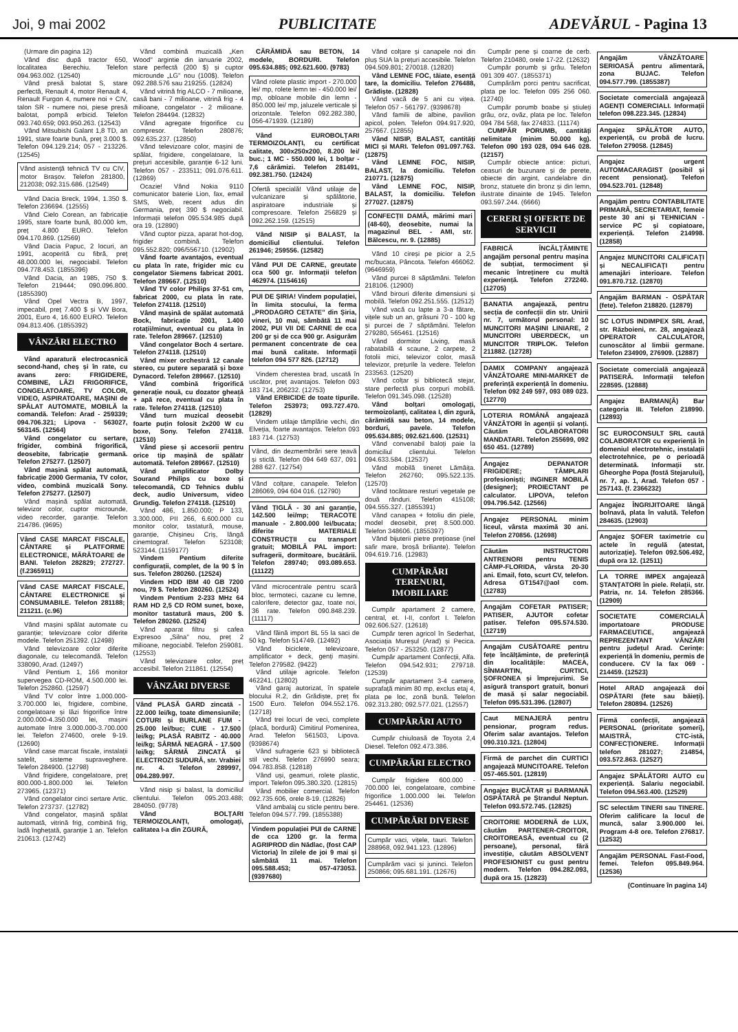Joi, 9 mai 2002 PUBLICITATE ADEVĂRUL - Pagina 13
(Urmare din pagina 12)
Vând disc după tractor 650, localitatea Berechiu. Telefon 094.963.002. (12540)
Vând presă balotat S, stare perfectă, Renault 4, motor Renault 4, Renault Furgon 4, numere noi + CIV, talon SR - numere noi, piese presă balotat, pompă erbicid. Telefon 093.740.659; 093.950.263. (12543)
Vând Mitsubishi Galant 1,8 TD, an 1991, stare foarte bună, preț 3.000 $. Telefon 094.129.214; 057 - 213226. (12545)
Vând asistență tehnică TV cu CIV, motor Brașov. Telefon 281800, 212038; 092.315.686. (12549)
Vând Dacia Breck, 1994, 1.350 $. Telefon 236694. (12555)
Vând Cielo Corean, an fabricație 1995, stare foarte bună, 80.000 km, preț 4.800 EURO. Telefon 094.170.869. (12569)
Vând Dacia Papuc, 2 locuri, an 1991, acoperită cu fibră, preț 48.000.000 lei, negociabil. Telefon 094.778.453. (1855396)
Vând Dacia, an 1985, 750 $. Telefon 219444; 090.096.800. (1855390)
Vând Opel Vectra B, 1997, impecabil, preț 7.400 $ și VW Bora, 2001, Euro 4, 16.600 EURO. Telefon 094.813.406. (1855392)
VÂNZĂRI ELECTRO
Vând aparatură electrocasnică second-hand, cheș și în rate, cu avans zero: FRIGIDERE, COMBINE, LĂZI FRIGORIFICE, CONGELATOARE, TV COLOR, VIDEO, ASPIRATOARE, MAȘINI de SPĂLAT AUTOMATE, MOBILĂ la comandă. Telefon: Arad - 259339; 094.706.321; Lipova - 563027, 563145. (12564)
Vând congelator cu sertare, frigider, combină frigorifică, deosebite, fabricație germană. Telefon 275277. (12507)
Vând mașină spălat automată, fabricație 2000 Germania, TV color, video, combină muzicală Sony. Telefon 275277. (12507)
Vând mașină spălat automată, televizor color, cuptor microunde, video recorder, garanție. Telefon 214786. (9695)
Vând CASE MARCAT FISCALE, CÂNTARE și PLATFORME ELECTRONICE, MĂRĂTOARE de BANI. Telefon 282829; 272727. (f.2365911)
Vând CASE MARCAT FISCALE, CÂNTARE ELECTRONICE și CONSUMABILE. Telefon 281188; 211211. (c.96)
Vând mașini spălat automate cu garanție; televizoare color diferite modele. Telefon 251392. (12498)
Vând televizoare color diferite diagonale, cu telecomandă. Telefon 338090, Arad. (12497)
Vând Pentium 1, 166 monitor supervegea CD-ROM, 4.500.000 lei. Telefon 252860. (12597)
Vând TV color între 1.000.000-3.700.000 lei, frigidere, combine, congelatoare și lăzi frigorifice între 2.000.000-4.350.000 lei, mașini automate între 3.000.000-3.700.000 lei. Telefon 274600, orele 9-19. (12690)
Vând case marcat fiscale, instalații satelit, sisteme supraveghere. Telefon 284900. (12798)
Vând frigidere, congelatoare, preț 800.000-1.800.000 lei. Telefon 273965. (12371)
Vând congelator cinci sertare Artic. Telefon 273737. (12782)
Vând congelator, mașină spălat automată, vitrină frig, combină frig, ladă înghețată, garanție 1 an. Telefon 210613. (12742)
Vând combină muzicală „Ken Wood" argintie din ianuarie 2002, stare perfectă (200 $) și cuptor microunde „LG" nou (100$). Telefon 092.288.576 sau 219255. (12824)
Vând vitrină frig ALCO - 7 milioane, casă bani - 7 milioane, vitrină frig - 4 milioane, congelator - 2 milioane. Telefon 284494. (12832)
Vând agregate frigorifice cu compresor. Telefon 280876; 092.635.237. (12850)
Vând televizoare color, mașini de spălat, frigidere, congelatoare, la prețuri accesibile, garanție 6-12 luni. Telefon 057 - 233511; 091.076.611. (12869)
Ocazie! Vând Nokia 9110 comunicator baterie Lion, fax, email SMS, Web, recent adus din Germania, preț 390 $ negociabil. Informații telefon 095.534.985 după ora 19. (12890)
Vând cuptor pizza, aparat hot-dog, frigider combină. Telefon 095.552.820; 096/556710. (12902)
Vând foarte avantajos, eventual cu plata în rate, frigider mic cu congelator Siemens fabricat 2001. Telefon 289667. (12510)
Vând TV color Philips 37-51 cm, fabricat 2000, cu plata în rate. Telefon 274118. (12510)
Vând mașină de spălat automată Bock, fabricație 2001, 1.400 rotații/minut, eventual cu plata în rate. Telefon 289667. (12510)
Vând congelator Boch 4 sertare. Telefon 274118. (12510)
Vând mixer orchestră 12 canale stereo, cu putere separată și boxe Dynacord. Telefon 289667. (12510)
Vând combină frigorifică generație nouă, cu dozator gheață + apă rece, eventual cu plata în rate. Telefon 274118. (12510)
Vând turn muzical deosebit foarte puțin folosit 2x200 W cu boxe, Sony. Telefon 274118. (12510)
Vând piese și accesorii pentru orice tip mașină de spălatr automată. Telefon 289667. (12510)
Vând amplificator Dolby Sourand Philips cu boxe și telecomandă, CD Tehnics dublu deck, audio Universum, video Grundig. Telefon 274118. (12510)
Vând 486, 1.850.000; P 133, 3.300.000, PII 266, 6.600.000 cu monitor color, tastatură, mouse, garanție, Chișineu Criș, lângă cinemtograf. Telefon 523108; 523144. (1159177)
Vindem Pentium diferite configurații, complet, de la 90 $ în sus. Telefon 280260. (12524)
Vindem HDD IBM 40 GB 7200 nou, 79 $. Telefon 280260. (12524)
Vindem Pentium 2-233 MHz 64 RAM HD 2,5 CD ROM sunet, boxe, monitor tastatură maus, 200 $. Telefon 280260. (12524)
Vând aparat filtru și cafea Expresoo „Silna" nou, preț 2 milioane, negociabil. Telefon 259081. (12553)
Vând televizoare color, preț accesibil. Telefon 211861. (12554)
VÂNZĂRI DIVERSE
Vând PLASĂ GARD zincată - 22.000 lei/kg, toate dimensiunile; COTURI și BURLANE FUM - 25.000 lei/buc; CUIE - 17.500 lei/kg; PLASĂ RABITZ - 40.000 lei/kg; SÂRMĂ NEAGRĂ - 17.500 lei/kg; SÂRMĂ ZINCATĂ și ELECTROZI SUDURĂ, str. Vrabiei nr. 4. Telefon 289997, 094.289.997.
Vând nisip și balast, la domiciliul clientului. Telefon 095.203.488; 284050. (9778)
Vând BOLȚARI TERMOIZOLANȚI, omologați, calitatea I-a din ZGURĂ,
CĂRĂMIDĂ sau BETON, 14 modele, BORDURI. Telefon 095.634.885; 092.621.600. (9783)
Vând rolete plastic import - 270.000 lei/ mp, rolete lemn tei - 450.000 lei/ mp, obloane mobile din lemn - 850.000 lei/ mp, jaluzele verticale și orizontale. Telefon 092.282.380, 056-471939. (12189)
Vând EUROBOLȚARI TERMOIZOLANȚI, cu certificat calitate, 300x250x200, 8.200 lei/ buc.; 1 MC - 550.000 lei, 1 bolțar - 7,6 cărămizi. Telefon 281491, 092.381.750. (12424)
Ofertă specială! Vând utilaje de vulcanizare și spălătorie, aspiratoare industriale și compresoare. Telefon 256829 și 092.262.159. (12515)
Vând NISIP și BALAST, la domiciliul clientului. Telefon 261946; 259556. (12582)
Vând PUI DE CARNE, greutate cca 500 gr. Informații telefon 462974. (1154616)
PUI DE ȘIRIA! Vindem populației, în limita stocului, la ferma „PRODAGRO CETATE" din Șiria, vineri, 10 mai, sâmbătă 11 mai 2002, PUI VII DE CARNE de cca 200 gr și de cca 900 gr. Asigurăm permanent concentrate de cea mai bună calitate. Informații telefon 094 577 826. (12712)
Vindem cherestea brad, uscată în uscător, preț avantajos. Telefon 093 183 714, 206232. (12753)
Vând ERBICIDE de toate tipurile. Telefon 253973; 093.727.470. (12829)
Vindem utilaje tâmplărie vechi, din Elveția, foarte avantajos. Telefon 093 183 714. (12753)
Vând, din dezmembrări sere țeavă și sticlă. Telefon 094 649 637, 091 288 627. (12754)
Vând colțare, canapele. Telefon 286069, 094 604 016. (12790)
Vând ȚIGLĂ - 30 ani garanție, 142.500 lei/mp; TERACOTE manuale - 2.800.000 lei/bucata; diferite MATERIALE CONSTRUCȚII cu transport gratuit; MOBILĂ PAL import: sufragerii, dormitoare, bucătării. Telefon 289740; 093.089.653. (11122)
Vând microcentrale pentru scară bloc, termoteci, cazane cu lemne, calorifere, detector gaz, toate noi, 36 rate. Telefon 090.848.239. (11117)
Vând făină import BL 55 la saci de 50 kg. Telefon 514749. (12492)
Vând biciclete, televizoare, amplificator + deck, genți mașini. Telefon 279582. (9422)
Vând utilaje agricole. Telefon 462241. (12802)
Vând garaj autorizat, în spatele blocului R.2, din Grădiște, preț fix 1500 Euro. Telefon 094.552.176. (12718)
Vând trei locuri de veci, complete (placă, bordură) Cimitirul Pomenirea, Arad. Telefon 561503, Lipova. (9398674)
Vând sufragerie 623 și bibliotecă stil vechi. Telefon 276990 seara; 094.783.858. (12818)
Vând uși, geamuri, rolete plastic, import. Telefon 095.380.320. (12815)
Vând mobilier comercial. Telefon 092.735.606, orele 8-19. (12826)
Vând ambalaj cu sticle pentru bere. Telefon 094.577.799. (1855388)
Vindem populației PUI de CARNE de cca 1200 gr. la ferma AGRIPROD din Nădlac, (fost CAP Victoria) în zilele de joi 9 mai și sâmbătă 11 mai. Telefon 095.588.453; 057-473053. (9397680)
Vând colțare și canapele noi din pluș SUA la prețuri accesibile. Telefon 094.509.801; 270018. (12820)
Vând LEMNE FOC, tăiate, esență tare, la domiciliu. Telefon 276488, Grădiște. (12828)
Vând vacă de 5 ani cu vițea. Telefon 057 - 561797. (9398678)
Vând familii de albine, pavilion apicol, polen. Telefon 094.917.920, 257667. (12855)
Vând NISIP, BALAST, cantități MICI și MARI. Telefon 091.097.763. (12875)
Vând LEMNE FOC, NISIP, BALAST, la domiciliu. Telefon 210771. (12875)
Vând LEMNE FOC, NISIP, BALAST, la domiciliu. Telefon 277027. (12875)
CONFECȚII DAMĂ, mărimi mari (48-60), deosebite, numai la magazinul BEL - AMI, str. Bălcescu, nr. 9. (12885)
Vând 10 cireși pe picior a 2,5 mc/bucata, Pâncota. Telefon 466062. (9646959)
Vând purcei 8 săptămâni. Telefon 218106. (12900)
Vând birouri diferite dimensiuni și mobilă. Telefon 092.251.555. (12512)
Vând vacă cu lapte a 3-a fătare, vițele sub un an, grăsuni 70 - 100 kg și purcei de 7 săptămâni. Telefon 279280, 565461. (12516)
Vând dormitor Living, masă rabatabilă 4 scaune, 2 carpete, 2 fotolii mici, televizor color, masă televizor, prețurile la vedere. Telefon 233563. (12520)
Vând colțar și bibliotecă stejar, stare perfectă plus corpuri mobilă. Telefon 091.345.098. (12528)
Vând bolțari omologați, termoizolanți, calitatea I, din zgură, cărămidă sau beton, 14 modele, borduri, pavele. Telefon 095.634.885; 092.621.600. (12531)
Vând convenabil baloți paie la domiciliul clientului. Telefon 094.633.584. (12537)
Vând mobilă tineret Lămâița. Telefon 262760; 095.522.135. (12570)
Vând tocătoare resturi vegetale pe două rânduri. Telefon 415108; 094.555.327. (1855391)
Vând canapea + fotoliu din piele, model deosebit, preț 8.500.000. Telefon 348606. (1855397)
Vând bijuterii pietre prețioase (inel safir mare, broșă briliante). Telefon 094.619.716. (12983)
CUMPĂRĂRI TERENURI, IMOBILIARE
Cumpăr apartament 2 camere, central, et. I-II, confort I. Telefon 092.606.527. (12618)
Cumpăr teren agricol în Sederhat, Asociația Mureșul (Arad) și Pecica. Telefon 057 - 253250. (12877)
Cumpăr apartament Confecții, Alfa. Telefon 094.542.931; 279718. (12539)
Cumpăr apartament 3-4 camere, suprafață minim 80 mp, exclus etaj 4, plata pe loc, zonă bună. Telefon 092.313.280; 092.577.021. (12557)
CUMPĂRĂRI AUTO
Cumpăr chiuloasă de Toyota 2,4 Diesel. Telefon 092.473.386.
CUMPĂRĂRI ELECTRO
Cumpăr frigidere 600.000 - 700.000 lei, congelatoare, combine frigorifice 1.000.000 lei. Telefon 254461. (12536)
CUMPĂRĂRI DIVERSE
Cumpăr vaci, vițele, tauri. Telefon 288968, 092.941.123. (12896)
Cumpărăm vaci și juninci. Telefon 250866; 095.681.191. (12676)
Cumpăr pene și coarne de cerb. Telefon 210480, orele 17-22. (12632)
Cumpăr porumb și grâu. Telefon 091 309 407. (1855371)
Cumpărăm porci pentru sacrificat, plata pe loc. Telefon 095 256 060. (12740)
Cumpăr porumb boabe și știuleți grâu, orz, ovăz, plata pe loc. Telefon 094 784 568, fax 274833. (11174)
CUMPĂR PORUMB, cantități nelimitate (minim 50.000 kg). Telefon 090 193 028, 094 646 028. (12157)
Cumpăr obiecte antice: picturi, ceasuri de buzunare și de perete, obiecte din argint, candelabre din bronz, statuete din bronz și din lemn, ilustrate dinainte de 1945. Telefon 093.597.244. (6666)
CERERI ȘI OFERTE DE SERVICII
FABRICĂ ÎNCĂLȚĂMINTE angajăm personal pentru mașina de subțiat, termociment și mecanic întreținere cu multă experiență. Telefon 272240. (12705)
BANATIA angajează, pentru secția de confecții din str. Unirii nr. 7, următorul personal: 10 MUNCITORI MAȘINI LINIARE, 2 MUNCITORI UBERDECK, un MUNCITOR TRIPLOK. Telefon 211882. (12728)
DAMIX COMPANY angajează VÂNZĂTOARE MINI-MARKET de preferință experiență în domeniu. Telefon 092 249 597, 093 089 023. (12770)
LOTERIA ROMÂNĂ angajează VÂNZĂTORI în agenții și volanți. Căutăm COLABORATORI MANDATARI. Telefon 255699, 092 650 451. (12789)
Angajez DEPANATOR FRIGIDERE; TÂMPLARI profesioniști; INGINER MOBILĂ (designer); PROIECTANT pe calculator. LIPOVA, telefon 094.796.542. (12566)
Angajez PERSONAL minim liceul, vârsta maximă 30 ani. Telefon 270856. (12698)
Căutăm INSTRUCTORI ANTRENORI pentru TENIS CÂMP-FLORIDA, vârsta 20-30 ani. Email, foto, scurt CV, telefon. Adresa GT1547@aol com. (12783)
Angajăm COFETAR PATISER; PATISER, AJUTOR cofetar patiser. Telefon 095.574.530. (12719)
Angajăm CUSĂTOARE pentru fețe încălțăminte, de preferință din localitățile: MACEA, SÎNMARTIN, CURTICI, ȘOFRONEA și împrejurimi. Se asigură transport gratuit, bonuri de masă și salar negociabil. Telefon 095.531.396. (12807)
Caut MENAJERĂ pentru pensionar, program redus. Oferim salar avantajos. Telefon 090.310.321. (12804)
Firmă de parchet din CURTICI angajează MUNCITOARE. Telefon 057-465.501. (12819)
Angajez BUCĂTAR și BARMANĂ OSPĂTARĂ pe Ștrandul Neptun. Telefon 093.572.745. (12825)
CROITORIE MODERNĂ de LUX, căutăm PARTENER-CROITOR, CROITOREASĂ, eventual cu (2 persoane), personal, fără investiție, căutăm ABSOLVENT PROFESIONIST cu gust pentru modern. Telefon 094.282.093, după ora 15. (12823)
Angajăm VÂNZĂTOARE SERIOASĂ pentru alimentară, zona BUJAC. Telefon 094.577.799. (1855387)
Societate comercială angajează AGENȚI COMERCIALI. Informații telefon 098.223.345. (12834)
Angajez SPĂLĂTOR AUTO, experiență, cu probă de lucru. Telefon 279058. (12845)
Angajez urgent AUTOMACARAGIST (posibil și recent pensionat). Telefon 094.523.701. (12848)
Angajăm pentru CONTABILITATE PRIMARĂ, SECRETARIAT, femeie peste 30 ani și TEHNICIAN - service PC și copiatoare, experiență. Telefon 214998. (12858)
Angajez MUNCITORI CALIFICAȚI și NECALIFICAȚI pentru amenajări interioare. Telefon 091.870.712. (12870)
Angajăm BARMAN - OSPĂTAR (fete). Telefon 218820. (12879)
SC LOTUS INDIMPEX SRL Arad, str. Războieni, nr. 28, angajează OPERATOR CALCULATOR, cunoscător al limbii germane. Telefon 234909, 276909. (12887)
Societate comercială angajează PATISERĂ. Informații telefon 228595. (12888)
Angajez BARMAN(Ă) Bar categoria III. Telefon 218990. (12893)
SC EUROCONSULT SRL caută COLABORATOR cu experiență în domeniul electrotehnic, instalații electrotehnice, pe o perioadă determinată. Informații str. Gheorghe Popa (fostă Stejarului), nr. 7, ap. 1, Arad. Telefon 057 - 257143. (f. 2366232)
Angajez ÎNGRIJITOARE lângă bolnavă, plata în valută. Telefon 284635. (12903)
Angajez ȘOFER taximetrie cu actele în regulă (atestat, autorizație). Telefon 092.506.492, după ora 12. (12511)
LA TORRE IMPEX angajează ȘTANȚATORI în piele. Relații, str. Patria, nr. 14. Telefon 285366. (12909)
SOCIETATE COMERCIALĂ importatoare PRODUSE FARMACEUTICE, angajează REPREZENTANT VÂNZĂRI pentru județul Arad. Cerințe: experiență în domeniu, permis de conducere. CV la fax 069 - 214459. (12523)
Hotel ARAD angajează doi OSPĂTARI (fete sau băieți). Telefon 280894. (12526)
Firmă confecții, angajează PERSONAL (prioritate șomeri), MAISTRĂ, CTC-istă, CONFECȚIONERE. Informații telefon 281027; 214854, 093.572.863. (12527)
Angajez SPĂLĂTORI AUTO cu experiență. Salariu negociabil. Telefon 094.563.400. (12529)
SC selectăm TINERI sau TINERE. Oferim calificare la locul de muncă, salar 3.900.000 lei. Program 4-8 ore. Telefon 276817. (12532)
Angajăm PERSONAL Fast-Food, femei. Telefon 095.849.964. (12536)
(Continuare în pagina 14)